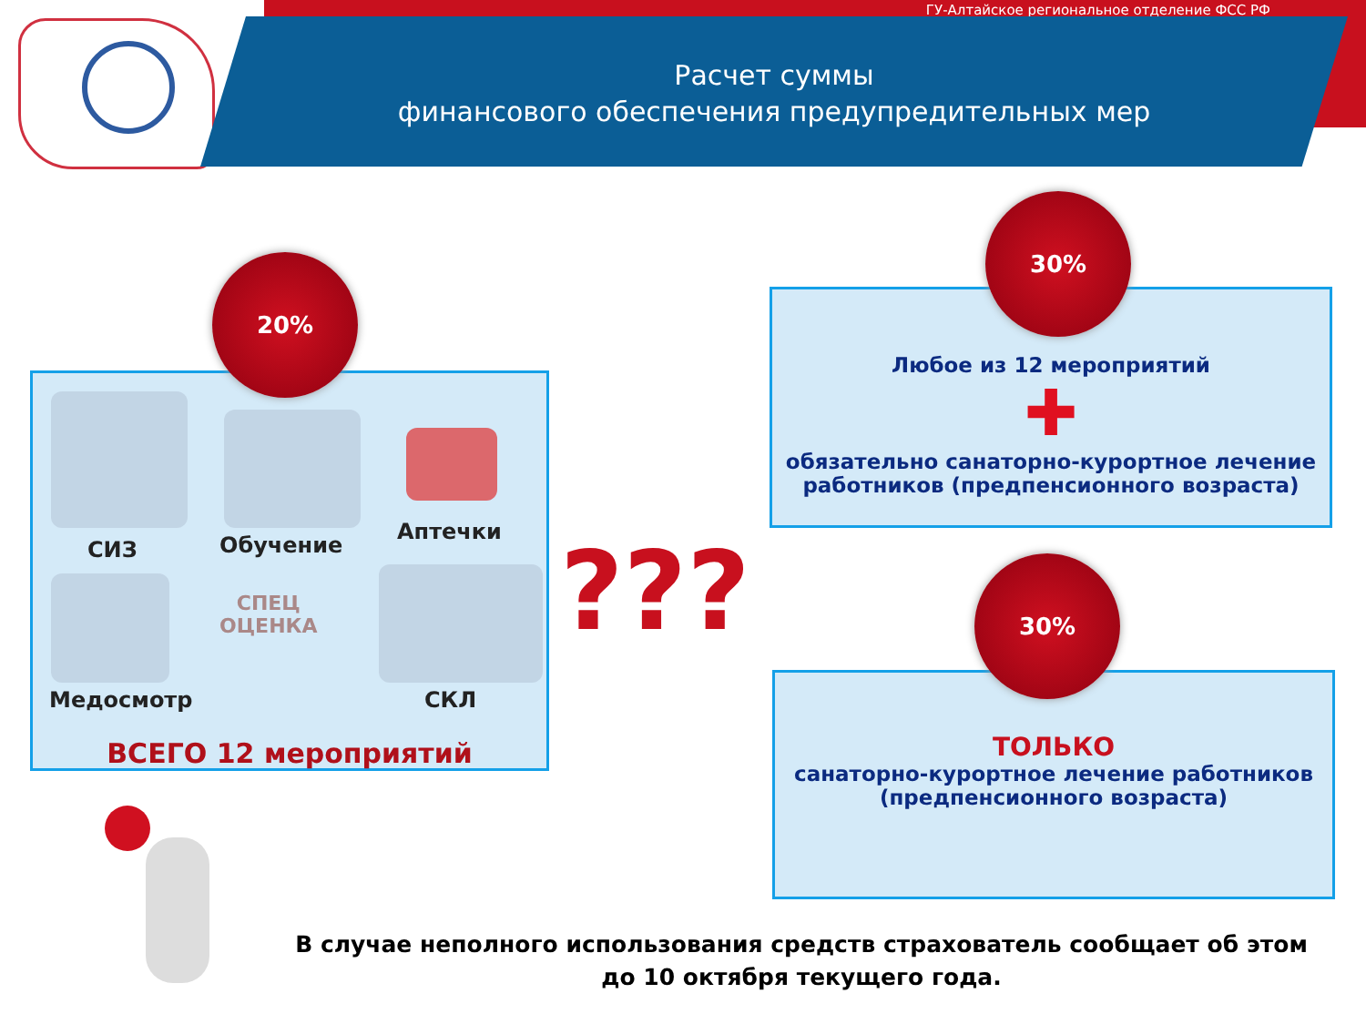ГУ-Алтайское региональное отделение ФСС РФ
Расчет суммы
финансового обеспечения предупредительных мер
20%
СИЗ Обучение
Аптечки
СПЕЦ
ОЦЕНКА
Медосмотр СКЛ
ВСЕГО 12 мероприятий
???
30%
Любое из 12 мероприятий
✚
обязательно санаторно-курортное лечение
работников (предпенсионного возраста)
30%
ТОЛЬКО
санаторно-курортное лечение работников
(предпенсионного возраста)
В случае неполного использования средств страхователь сообщает об этом
до 10 октября текущего года.